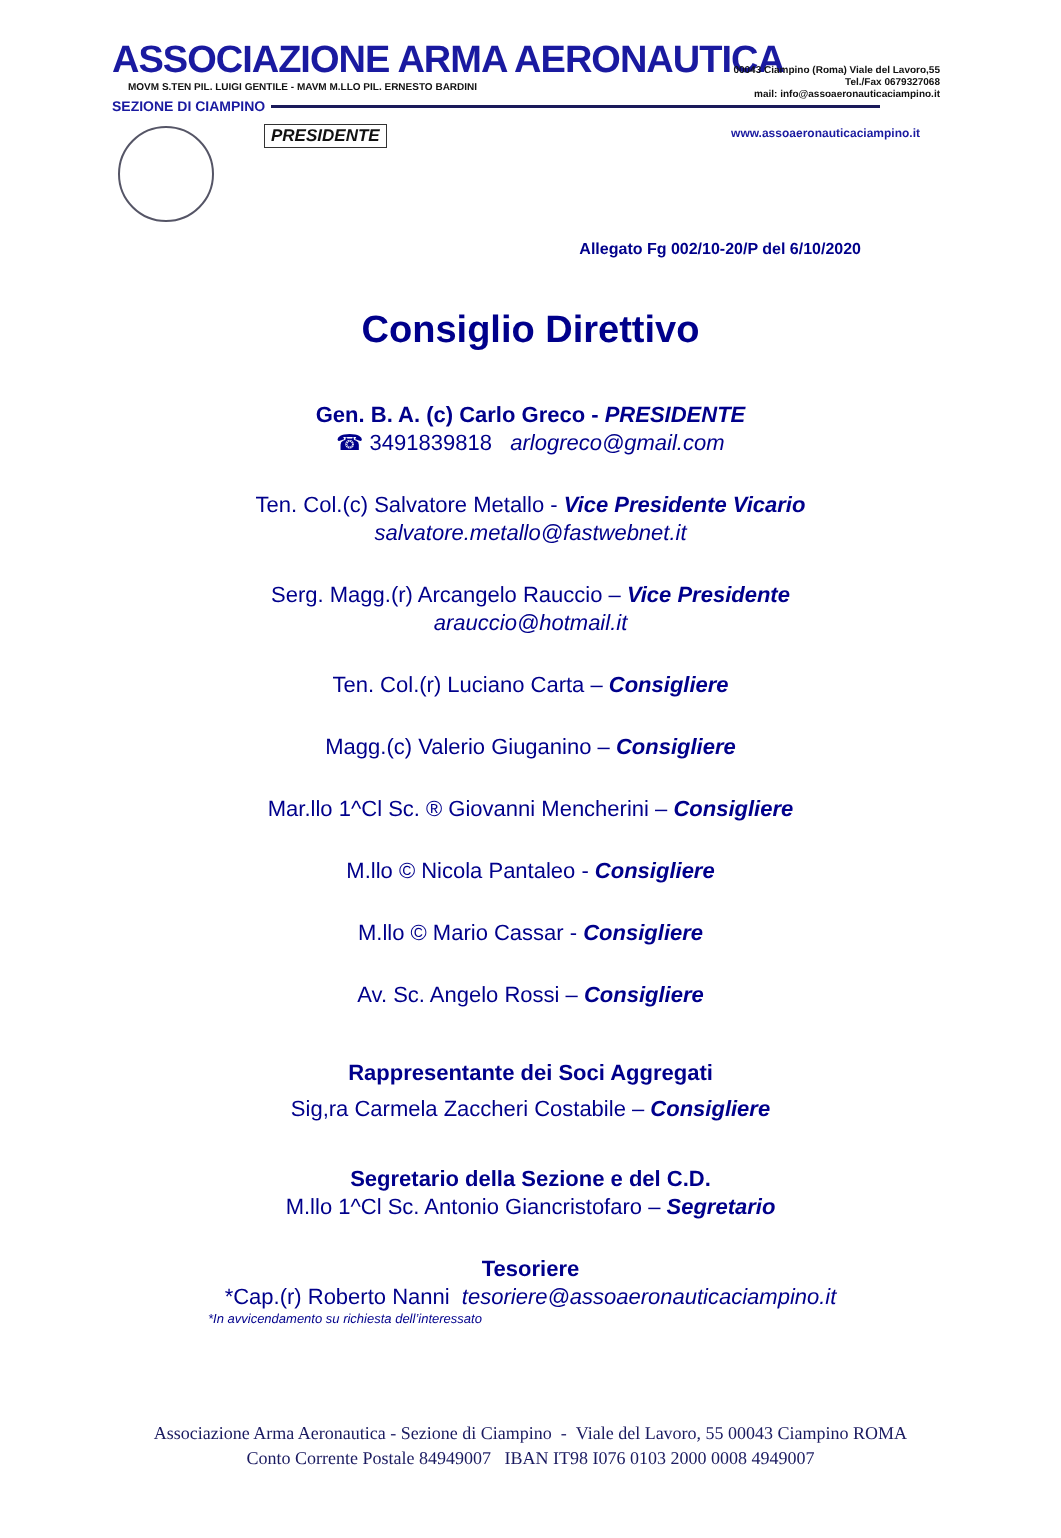ASSOCIAZIONE ARMA AERONAUTICA
MOVM S.TEN PIL. LUIGI GENTILE - MAVM M.LLO PIL. ERNESTO BARDINI
SEZIONE DI CIAMPINO
00043 Ciampino (Roma) Viale del Lavoro,55
Tel./Fax 0679327068
mail: info@assoaeronauticaciampino.it
www.assoaeronauticaciampino.it
PRESIDENTE
Allegato Fg 002/10-20/P del 6/10/2020
Consiglio Direttivo
Gen. B. A. (c) Carlo Greco - PRESIDENTE
☎ 3491839818 arlogreco@gmail.com
Ten. Col.(c) Salvatore Metallo - Vice Presidente Vicario
salvatore.metallo@fastwebnet.it
Serg. Magg.(r) Arcangelo Rauccio – Vice Presidente
arauccio@hotmail.it
Ten. Col.(r) Luciano Carta – Consigliere
Magg.(c) Valerio Giuganino – Consigliere
Mar.llo 1^Cl Sc. ® Giovanni Mencherini – Consigliere
M.llo © Nicola Pantaleo - Consigliere
M.llo © Mario Cassar - Consigliere
Av. Sc. Angelo Rossi – Consigliere
Rappresentante dei Soci Aggregati
Sig,ra Carmela Zaccheri Costabile – Consigliere
Segretario della Sezione e del C.D.
M.llo 1^Cl Sc. Antonio Giancristofaro – Segretario
Tesoriere
*Cap.(r) Roberto Nanni tesoriere@assoaeronauticaciampino.it
*In avvicendamento su richiesta dell’interessato
Associazione Arma Aeronautica - Sezione di Ciampino - Viale del Lavoro, 55 00043 Ciampino ROMA
Conto Corrente Postale 84949007 IBAN IT98 I076 0103 2000 0008 4949007